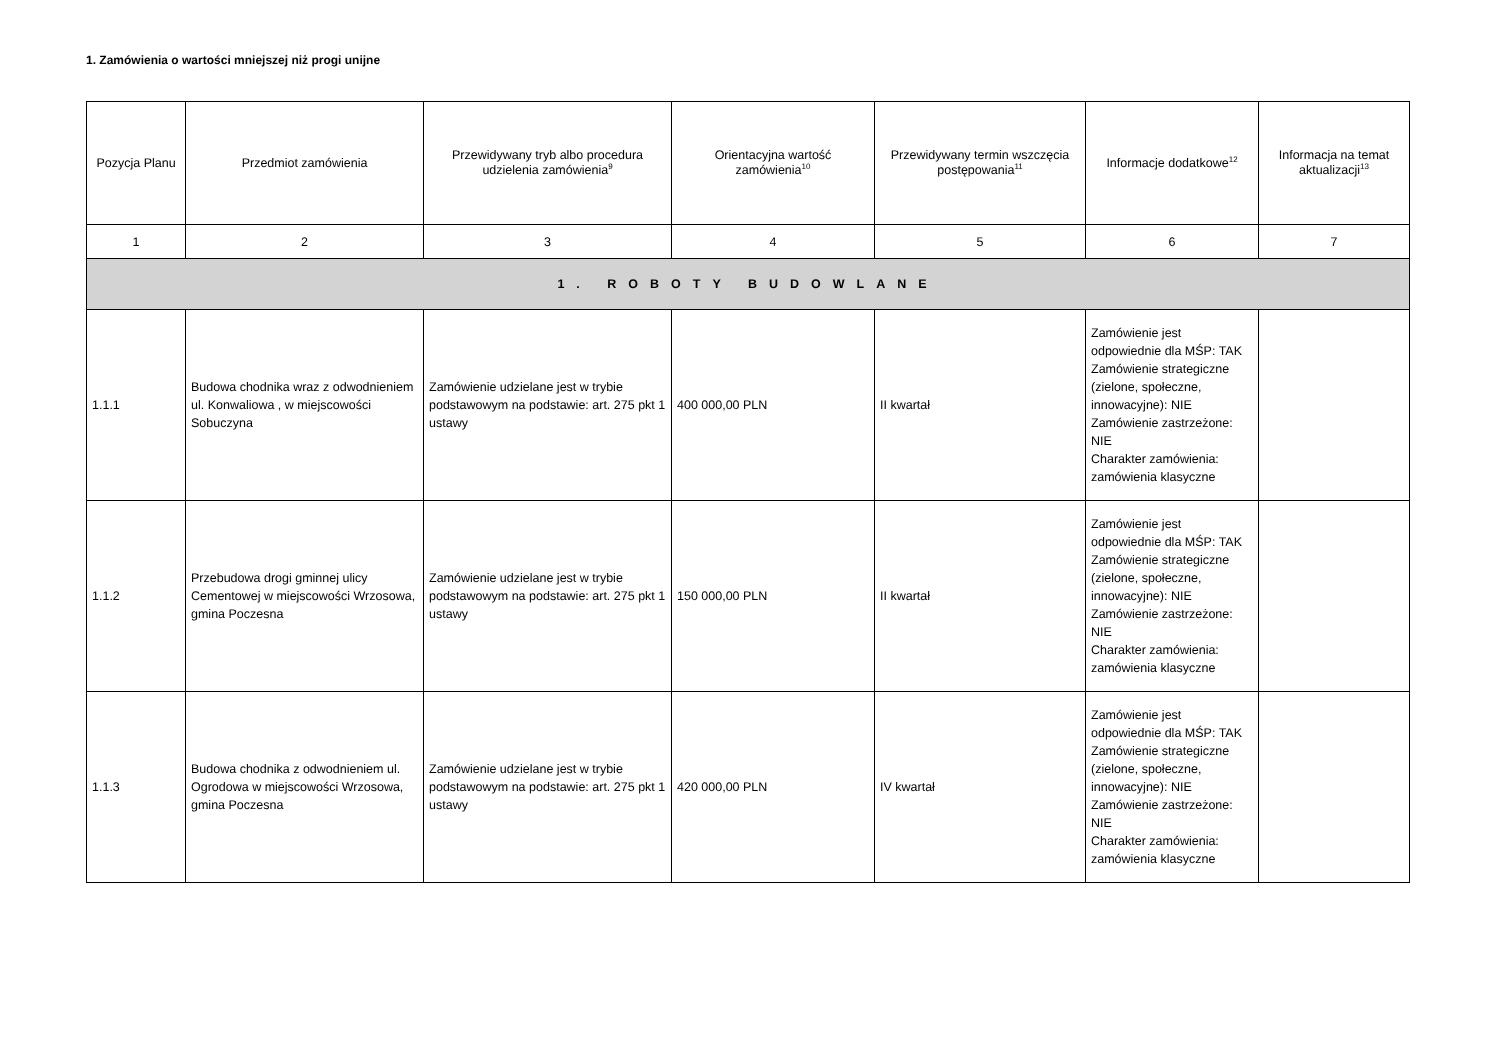1. Zamówienia o wartości mniejszej niż progi unijne
| Pozycja Planu | Przedmiot zamówienia | Przewidywany tryb albo procedura udzielenia zamówienia<sup>9</sup> | Orientacyjna wartość zamówienia<sup>10</sup> | Przewidywany termin wszczęcia postępowania<sup>11</sup> | Informacje dodatkowe<sup>12</sup> | Informacja na temat aktualizacji<sup>13</sup> |
| --- | --- | --- | --- | --- | --- | --- |
| 1 | 2 | 3 | 4 | 5 | 6 | 7 |
| 1. ROBOTY BUDOWLANE | | | | | | |
| 1.1.1 | Budowa chodnika wraz z odwodnieniem ul. Konwaliowa , w miejscowości Sobuczyna | Zamówienie udzielane jest w trybie podstawowym na podstawie: art. 275 pkt 1 ustawy | 400 000,00 PLN | II kwartał | Zamówienie jest odpowiednie dla MŚP: TAK Zamówienie strategiczne (zielone, społeczne, innowacyjne): NIE Zamówienie zastrzeżone: NIE Charakter zamówienia: zamówienia klasyczne | |
| 1.1.2 | Przebudowa drogi gminnej ulicy Cementowej w miejscowości Wrzosowa, gmina Poczesna | Zamówienie udzielane jest w trybie podstawowym na podstawie: art. 275 pkt 1 ustawy | 150 000,00 PLN | II kwartał | Zamówienie jest odpowiednie dla MŚP: TAK Zamówienie strategiczne (zielone, społeczne, innowacyjne): NIE Zamówienie zastrzeżone: NIE Charakter zamówienia: zamówienia klasyczne | |
| 1.1.3 | Budowa chodnika z odwodnieniem ul. Ogrodowa w miejscowości Wrzosowa, gmina Poczesna | Zamówienie udzielane jest w trybie podstawowym na podstawie: art. 275 pkt 1 ustawy | 420 000,00 PLN | IV kwartał | Zamówienie jest odpowiednie dla MŚP: TAK Zamówienie strategiczne (zielone, społeczne, innowacyjne): NIE Zamówienie zastrzeżone: NIE Charakter zamówienia: zamówienia klasyczne | |